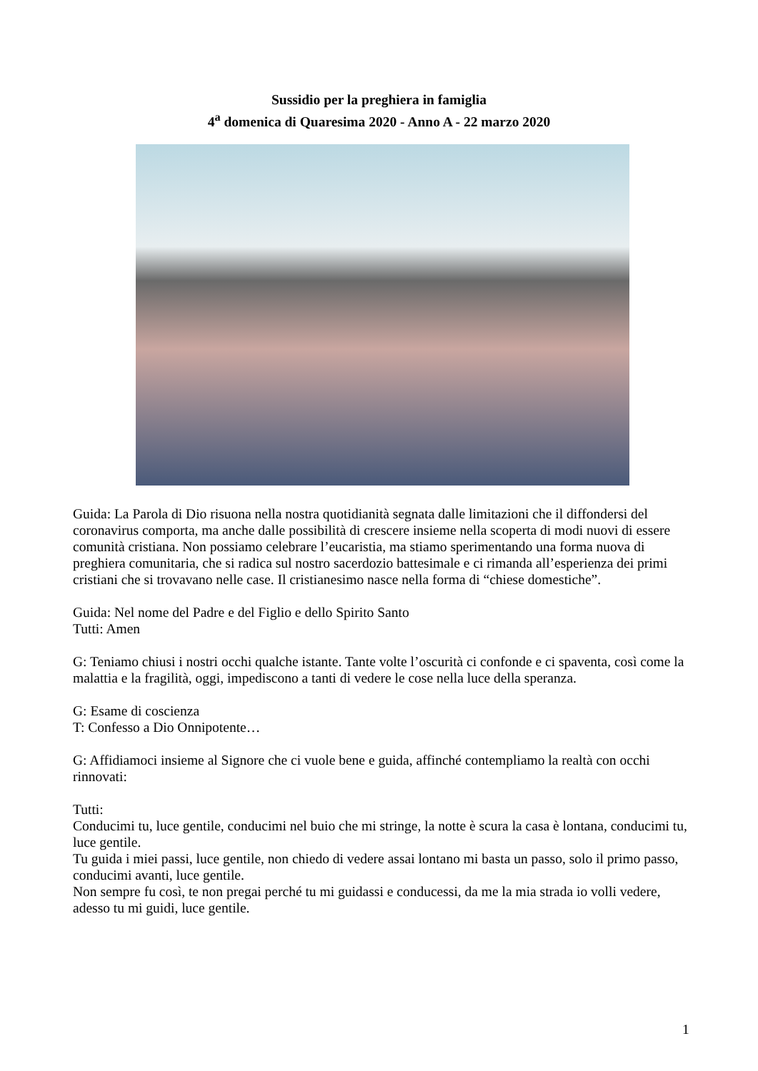Sussidio per la preghiera in famiglia
4<sup>a</sup> domenica di Quaresima 2020 - Anno A - 22 marzo 2020
Guida: La Parola di Dio risuona nella nostra quotidianità segnata dalle limitazioni che il diffondersi del coronavirus comporta, ma anche dalle possibilità di crescere insieme nella scoperta di modi nuovi di essere comunità cristiana. Non possiamo celebrare l’eucaristia, ma stiamo sperimentando una forma nuova di preghiera comunitaria, che si radica sul nostro sacerdozio battesimale e ci rimanda all’esperienza dei primi cristiani che si trovavano nelle case. Il cristianesimo nasce nella forma di “chiese domestiche”.
Guida: Nel nome del Padre e del Figlio e dello Spirito Santo
Tutti: Amen
G: Teniamo chiusi i nostri occhi qualche istante. Tante volte l’oscurità ci confonde e ci spaventa, così come la malattia e la fragilità, oggi, impediscono a tanti di vedere le cose nella luce della speranza.
G: Esame di coscienza
T: Confesso a Dio Onnipotente…
G: Affidiamoci insieme al Signore che ci vuole bene e guida, affinché contempliamo la realtà con occhi rinnovati:
Tutti:
Conducimi tu, luce gentile, conducimi nel buio che mi stringe, la notte è scura la casa è lontana, conducimi tu, luce gentile.
Tu guida i miei passi, luce gentile, non chiedo di vedere assai lontano mi basta un passo, solo il primo passo, conducimi avanti, luce gentile.
Non sempre fu così, te non pregai perché tu mi guidassi e conducessi, da me la mia strada io volli vedere, adesso tu mi guidi, luce gentile.
1